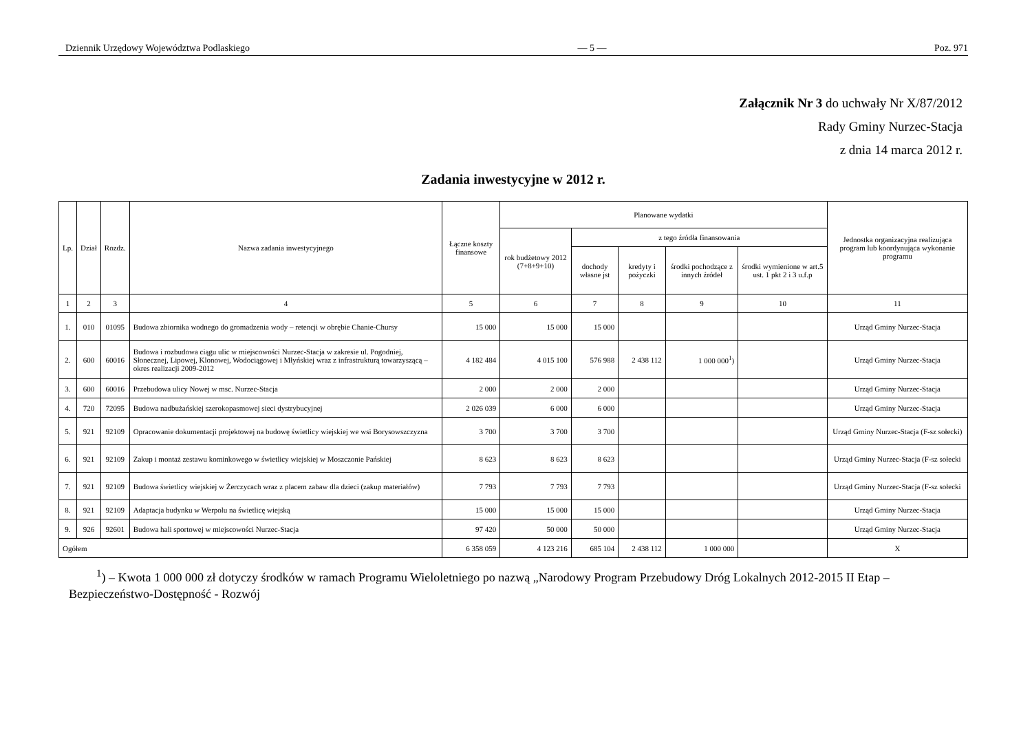Dziennik Urzędowy Województwa Podlaskiego — 5 — Poz. 971
Załącznik Nr 3 do uchwały Nr X/87/2012
Rady Gminy Nurzec-Stacja
z dnia 14 marca 2012 r.
Zadania inwestycyjne w 2012 r.
| Lp. | Dział | Rozdz. | Nazwa zadania inwestycyjnego | Łączne koszty finansowe | Planowane wydatki | | | | | Jednostka organizacyjna realizująca program lub koordynująca wykonanie programu |
| --- | --- | --- | --- | --- | --- | --- | --- | --- | --- | --- |
| | | | | | rok budżetowy 2012 (7+8+9+10) | z tego źródła finansowania | | | | |
| | | | | | | dochody własne jst | kredyty i pożyczki | środki pochodzące z innych źródeł | środki wymienione w art.5 ust. 1 pkt 2 i 3 u.f.p | |
| 1 | 2 | 3 | 4 | 5 | 6 | 7 | 8 | 9 | 10 | 11 |
| 1. | 010 | 01095 | Budowa zbiornika wodnego do gromadzenia wody – retencji w obrębie Chanie-Chursy | 15 000 | 15 000 | 15 000 | | | | Urząd Gminy Nurzec-Stacja |
| 2. | 600 | 60016 | Budowa i rozbudowa ciągu ulic w miejscowości Nurzec-Stacja w zakresie ul. Pogodniej, Słonecznej, Lipowej, Klonowej, Wodociągowej i Młyńskiej wraz z infrastrukturą towarzyszącą – okres realizacji 2009-2012 | 4 182 484 | 4 015 100 | 576 988 | 2 438 112 | 1 000 000<sup>1</sup>) | | Urząd Gminy Nurzec-Stacja |
| 3. | 600 | 60016 | Przebudowa ulicy Nowej w msc. Nurzec-Stacja | 2 000 | 2 000 | 2 000 | | | | Urząd Gminy Nurzec-Stacja |
| 4. | 720 | 72095 | Budowa nadbużańskiej szerokopasmowej sieci dystrybucyjnej | 2 026 039 | 6 000 | 6 000 | | | | Urząd Gminy Nurzec-Stacja |
| 5. | 921 | 92109 | Opracowanie dokumentacji projektowej na budowę świetlicy wiejskiej we wsi Borysowszczyzna | 3 700 | 3 700 | 3 700 | | | | Urząd Gminy Nurzec-Stacja (F-sz sołecki) |
| 6. | 921 | 92109 | Zakup i montaż zestawu kominkowego w świetlicy wiejskiej w Moszczonie Pańskiej | 8 623 | 8 623 | 8 623 | | | | Urząd Gminy Nurzec-Stacja (F-sz sołecki |
| 7. | 921 | 92109 | Budowa świetlicy wiejskiej w Żerczycach wraz z placem zabaw dla dzieci (zakup materiałów) | 7 793 | 7 793 | 7 793 | | | | Urząd Gminy Nurzec-Stacja (F-sz sołecki |
| 8. | 921 | 92109 | Adaptacja budynku w Werpolu na świetlicę wiejską | 15 000 | 15 000 | 15 000 | | | | Urząd Gminy Nurzec-Stacja |
| 9. | 926 | 92601 | Budowa hali sportowej w miejscowości Nurzec-Stacja | 97 420 | 50 000 | 50 000 | | | | Urząd Gminy Nurzec-Stacja |
| Ogółem | | | | 6 358 059 | 4 123 216 | 685 104 | 2 438 112 | 1 000 000 | | X |
<sup>1</sup>) – Kwota 1 000 000 zł dotyczy środków w ramach Programu Wieloletniego po nazwą „Narodowy Program Przebudowy Dróg Lokalnych 2012-2015 II Etap – Bezpieczeństwo-Dostępność - Rozwój